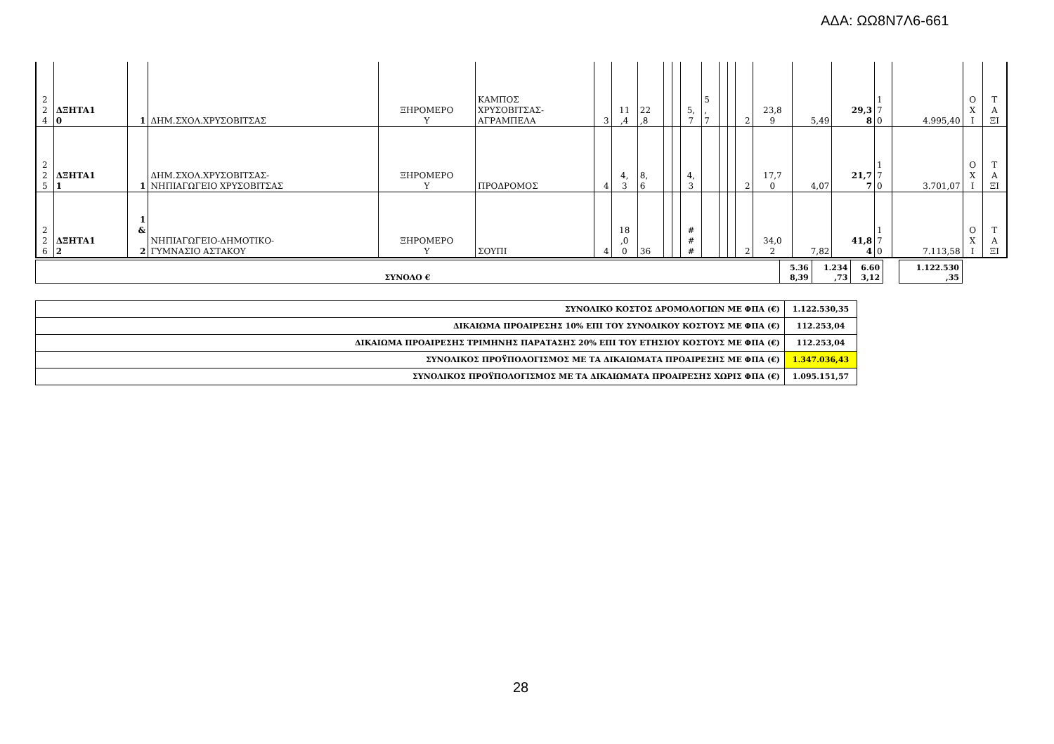ΑΔΑ: ΩΩ8Ν7Λ6-661
| 2 2 4 | ΔΞΗΤΑ1 0 | 1 | ΔΗΜ.ΣΧΟΛ.ΧΡΥΣΟΒΙΤΣΑΣ | ΞΗΡΟΜΕΡΟ Υ | ΚΑΜΠΟΣ ΧΡΥΣΟΒΙΤΣΑΣ- ΑΓΡΑΜΠΕΛΑ | 3 | 11 ,4 | 22 ,8 | | | 5, 7 | 5 , 7 | | | 2 | 23,8 9 | 5,49 | 29,3 8 | 1 7 0 | 4.995,40 | Ο Χ Ι | Τ Α ΞΙ |
| 2 2 5 | ΔΞΗΤΑ1 1 | 1 | ΔΗΜ.ΣΧΟΛ.ΧΡΥΣΟΒΙΤΣΑΣ- ΝΗΠΙΑΓΩΓΕΙΟ ΧΡΥΣΟΒΙΤΣΑΣ | ΞΗΡΟΜΕΡΟ Υ | ΠΡΟΔΡΟΜΟΣ | 4 | 4, 3 | 8, 6 | | | 4, 3 | | | | 2 | 17,7 0 | 4,07 | 21,7 7 | 1 7 0 | 3.701,07 | Ο Χ Ι | Τ Α ΞΙ |
| 2 2 6 | ΔΞΗΤΑ1 2 | 1 & 2 | ΝΗΠΙΑΓΩΓΕΙΟ-ΔΗΜΟΤΙΚΟ- ΓΥΜΝΑΣΙΟ ΑΣΤΑΚΟΥ | ΞΗΡΟΜΕΡΟ Υ | ΣΟΥΠΙ | 4 | 18 ,0 0 | 36 | | | # # # | | | | 2 | 34,0 2 | 7,82 | 41,8 4 | 1 7 0 | 7.113,58 | Ο Χ Ι | Τ Α ΞΙ |
| ΣΥΝΟΛΟ € | 5.36 8,39 | 1.234 ,73 | 6.60 3,12 | | 1.122.530 ,35 |
| ΣΥΝΟΛΙΚΟ ΚΟΣΤΟΣ ΔΡΟΜΟΛΟΓΙΩΝ ΜΕ ΦΠΑ (€) | 1.122.530,35 |
| ΔΙΚΑΙΩΜΑ ΠΡΟΑΙΡΕΣΗΣ 10% ΕΠΙ ΤΟΥ ΣΥΝΟΛΙΚΟΥ ΚΟΣΤΟΥΣ ΜΕ ΦΠΑ (€) | 112.253,04 |
| ΔΙΚΑΙΩΜΑ ΠΡΟΑΙΡΕΣΗΣ ΤΡΙΜΗΝΗΣ ΠΑΡΑΤΑΣΗΣ 20% ΕΠΙ ΤΟΥ ΕΤΗΣΙΟΥ ΚΟΣΤΟΥΣ ΜΕ ΦΠΑ (€) | 112.253,04 |
| ΣΥΝΟΛΙΚΟΣ ΠΡΟΫΠΟΛΟΓΙΣΜΟΣ ΜΕ ΤΑ ΔΙΚΑΙΩΜΑΤΑ ΠΡΟΑΙΡΕΣΗΣ ΜΕ ΦΠΑ (€) | 1.347.036,43 |
| ΣΥΝΟΛΙΚΟΣ ΠΡΟΫΠΟΛΟΓΙΣΜΟΣ ΜΕ ΤΑ ΔΙΚΑΙΩΜΑΤΑ ΠΡΟΑΙΡΕΣΗΣ ΧΩΡΙΣ ΦΠΑ (€) | 1.095.151,57 |
28